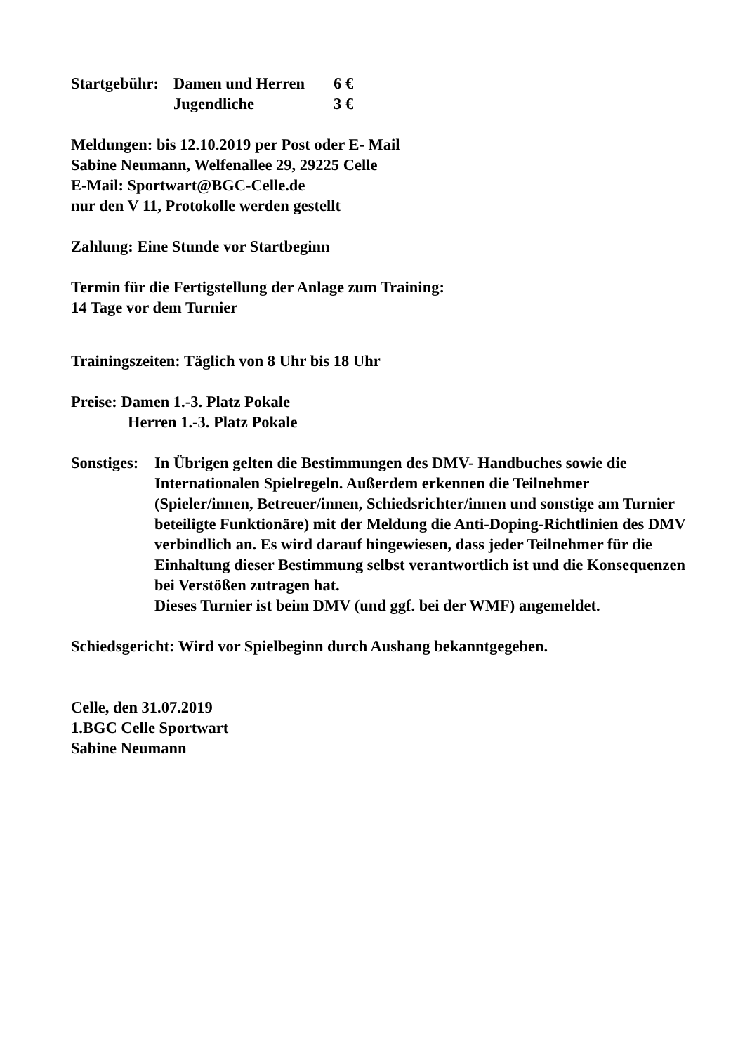Startgebühr: Damen und Herren 6 €
Jugendliche 3 €
Meldungen: bis 12.10.2019 per Post oder E- Mail
Sabine Neumann, Welfenallee 29, 29225 Celle
E-Mail: Sportwart@BGC-Celle.de
nur den V 11, Protokolle werden gestellt
Zahlung: Eine Stunde vor Startbeginn
Termin für die Fertigstellung der Anlage zum Training:
14 Tage vor dem Turnier
Trainingszeiten: Täglich von 8 Uhr bis 18 Uhr
Preise: Damen 1.-3. Platz Pokale
Herren 1.-3. Platz Pokale
Sonstiges: In Übrigen gelten die Bestimmungen des DMV- Handbuches sowie die Internationalen Spielregeln. Außerdem erkennen die Teilnehmer (Spieler/innen, Betreuer/innen, Schiedsrichter/innen und sonstige am Turnier beteiligte Funktionäre) mit der Meldung die Anti-Doping-Richtlinien des DMV verbindlich an. Es wird darauf hingewiesen, dass jeder Teilnehmer für die Einhaltung dieser Bestimmung selbst verantwortlich ist und die Konsequenzen bei Verstößen zutragen hat.
Dieses Turnier ist beim DMV (und ggf. bei der WMF) angemeldet.
Schiedsgericht: Wird vor Spielbeginn durch Aushang bekanntgegeben.
Celle, den 31.07.2019
1.BGC Celle Sportwart
Sabine Neumann